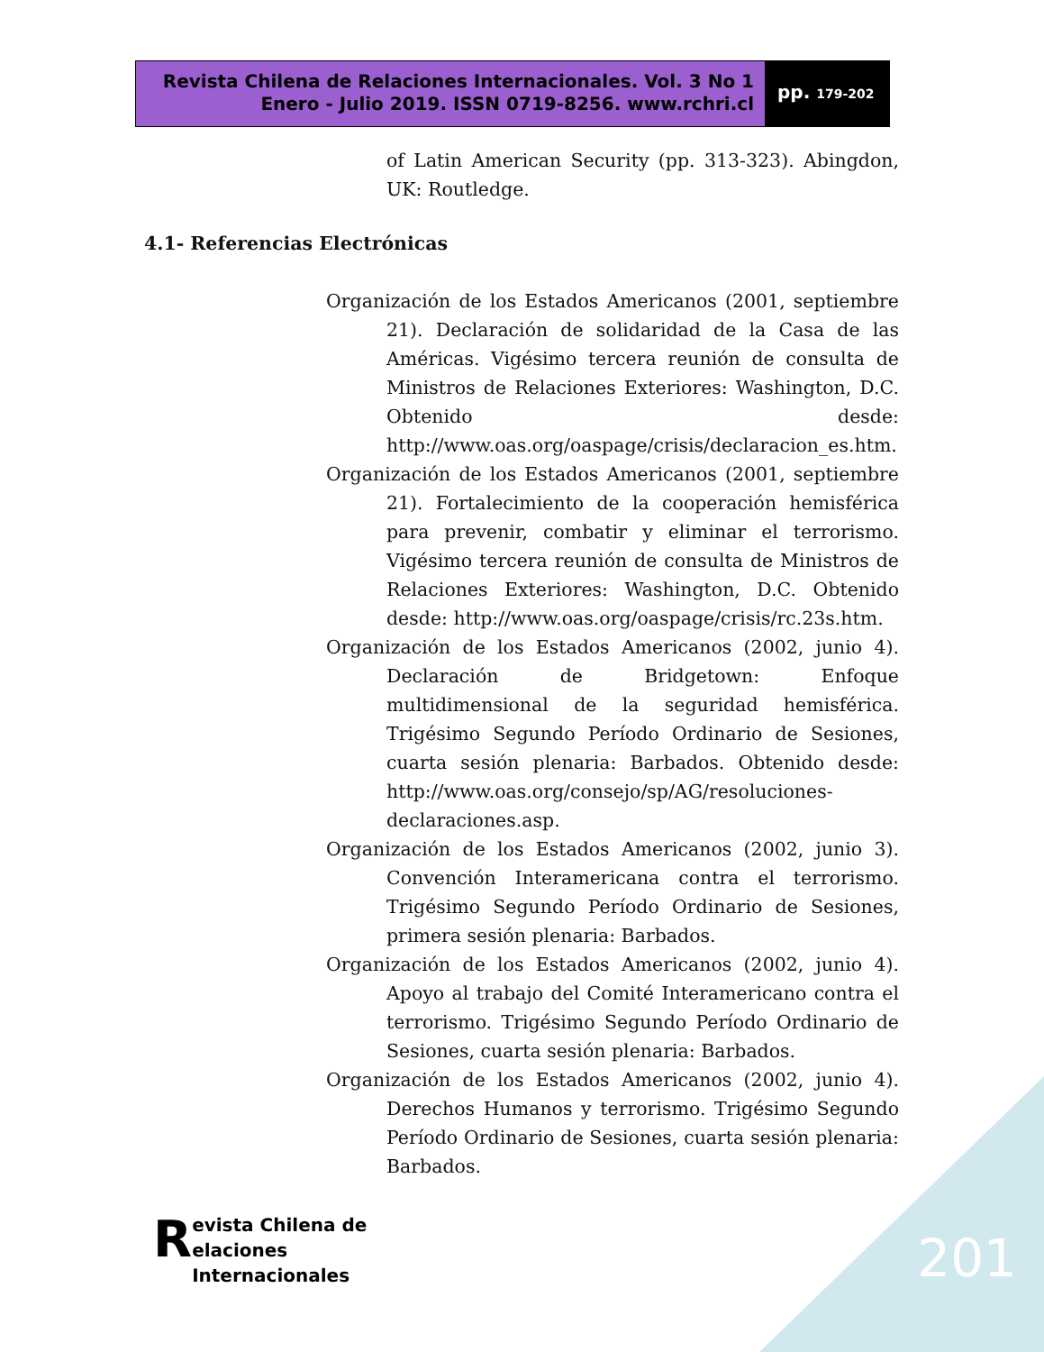Revista Chilena de Relaciones Internacionales. Vol. 3 No 1
Enero - Julio 2019. ISSN 0719-8256. www.rchri.cl
pp. 179-202
of Latin American Security (pp. 313-323). Abingdon, UK: Routledge.
4.1- Referencias Electrónicas
Organización de los Estados Americanos (2001, septiembre 21). Declaración de solidaridad de la Casa de las Américas. Vigésimo tercera reunión de consulta de Ministros de Relaciones Exteriores: Washington, D.C. Obtenido desde: http://www.oas.org/oaspage/crisis/declaracion_es.htm.
Organización de los Estados Americanos (2001, septiembre 21). Fortalecimiento de la cooperación hemisférica para prevenir, combatir y eliminar el terrorismo. Vigésimo tercera reunión de consulta de Ministros de Relaciones Exteriores: Washington, D.C. Obtenido desde: http://www.oas.org/oaspage/crisis/rc.23s.htm.
Organización de los Estados Americanos (2002, junio 4). Declaración de Bridgetown: Enfoque multidimensional de la seguridad hemisférica. Trigésimo Segundo Período Ordinario de Sesiones, cuarta sesión plenaria: Barbados. Obtenido desde: http://www.oas.org/consejo/sp/AG/resoluciones-declaraciones.asp.
Organización de los Estados Americanos (2002, junio 3). Convención Interamericana contra el terrorismo. Trigésimo Segundo Período Ordinario de Sesiones, primera sesión plenaria: Barbados.
Organización de los Estados Americanos (2002, junio 4). Apoyo al trabajo del Comité Interamericano contra el terrorismo. Trigésimo Segundo Período Ordinario de Sesiones, cuarta sesión plenaria: Barbados.
Organización de los Estados Americanos (2002, junio 4). Derechos Humanos y terrorismo. Trigésimo Segundo Período Ordinario de Sesiones, cuarta sesión plenaria: Barbados.
Revista Chilena de
elaciones Internacionales
201